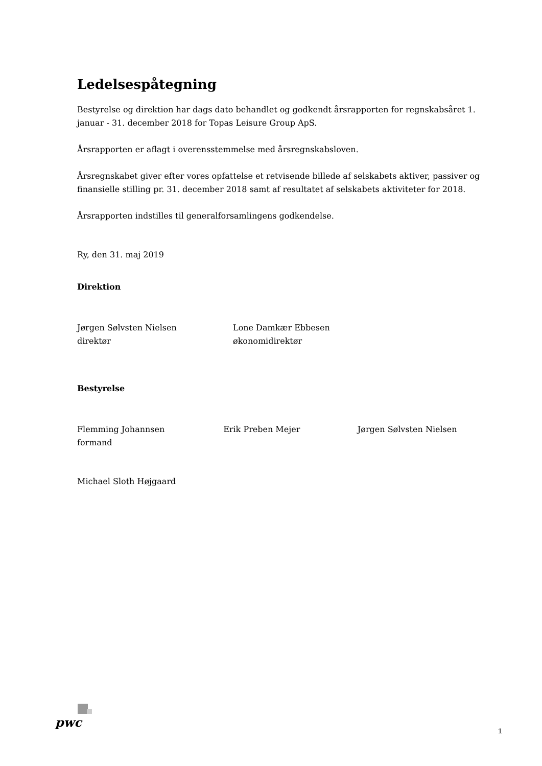Ledelsespåtegning
Bestyrelse og direktion har dags dato behandlet og godkendt årsrapporten for regnskabsåret 1. januar - 31. december 2018 for Topas Leisure Group ApS.
Årsrapporten er aflagt i overensstemmelse med årsregnskabsloven.
Årsregnskabet giver efter vores opfattelse et retvisende billede af selskabets aktiver, passiver og finansielle stilling pr. 31. december 2018 samt af resultatet af selskabets aktiviteter for 2018.
Årsrapporten indstilles til generalforsamlingens godkendelse.
Ry, den 31. maj 2019
Direktion
Jørgen Sølvsten Nielsen
direktør
Lone Damkær Ebbesen
økonomidirektør
Bestyrelse
Flemming Johannsen
formand
Erik Preben Mejer Jørgen Sølvsten Nielsen
Michael Sloth Højgaard
pwc
1